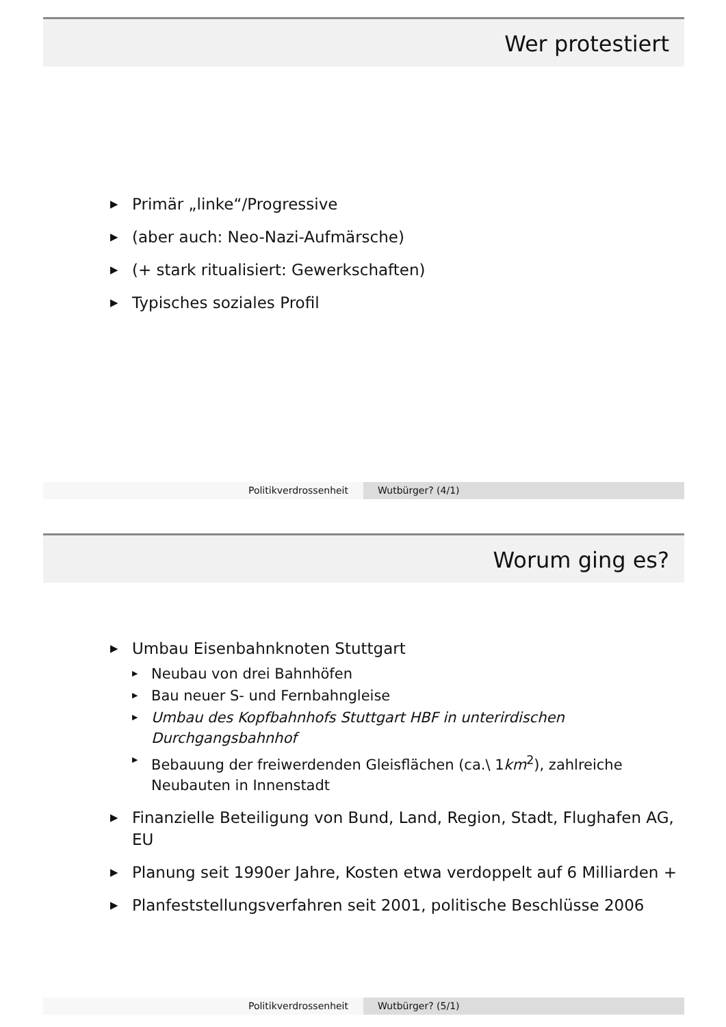Wer protestiert
▶ Primär „linke“/Progressive
▶ (aber auch: Neo-Nazi-Aufmärsche)
▶ (+ stark ritualisiert: Gewerkschaften)
▶ Typisches soziales Profil
Politikverdrossenheit Wutbürger? (4/1)
Worum ging es?
▶ Umbau Eisenbahnknoten Stuttgart
▶ Neubau von drei Bahnhöfen
▶ Bau neuer S- und Fernbahngleise
▶ Umbau des Kopfbahnhofs Stuttgart HBF in unterirdischen Durchgangsbahnhof
▶ Bebauung der freiwerdenden Gleisflächen (ca.\ 1km<sup>2</sup>), zahlreiche Neubauten in Innenstadt
▶ Finanzielle Beteiligung von Bund, Land, Region, Stadt, Flughafen AG, EU
▶ Planung seit 1990er Jahre, Kosten etwa verdoppelt auf 6 Milliarden +
▶ Planfeststellungsverfahren seit 2001, politische Beschlüsse 2006
Politikverdrossenheit Wutbürger? (5/1)